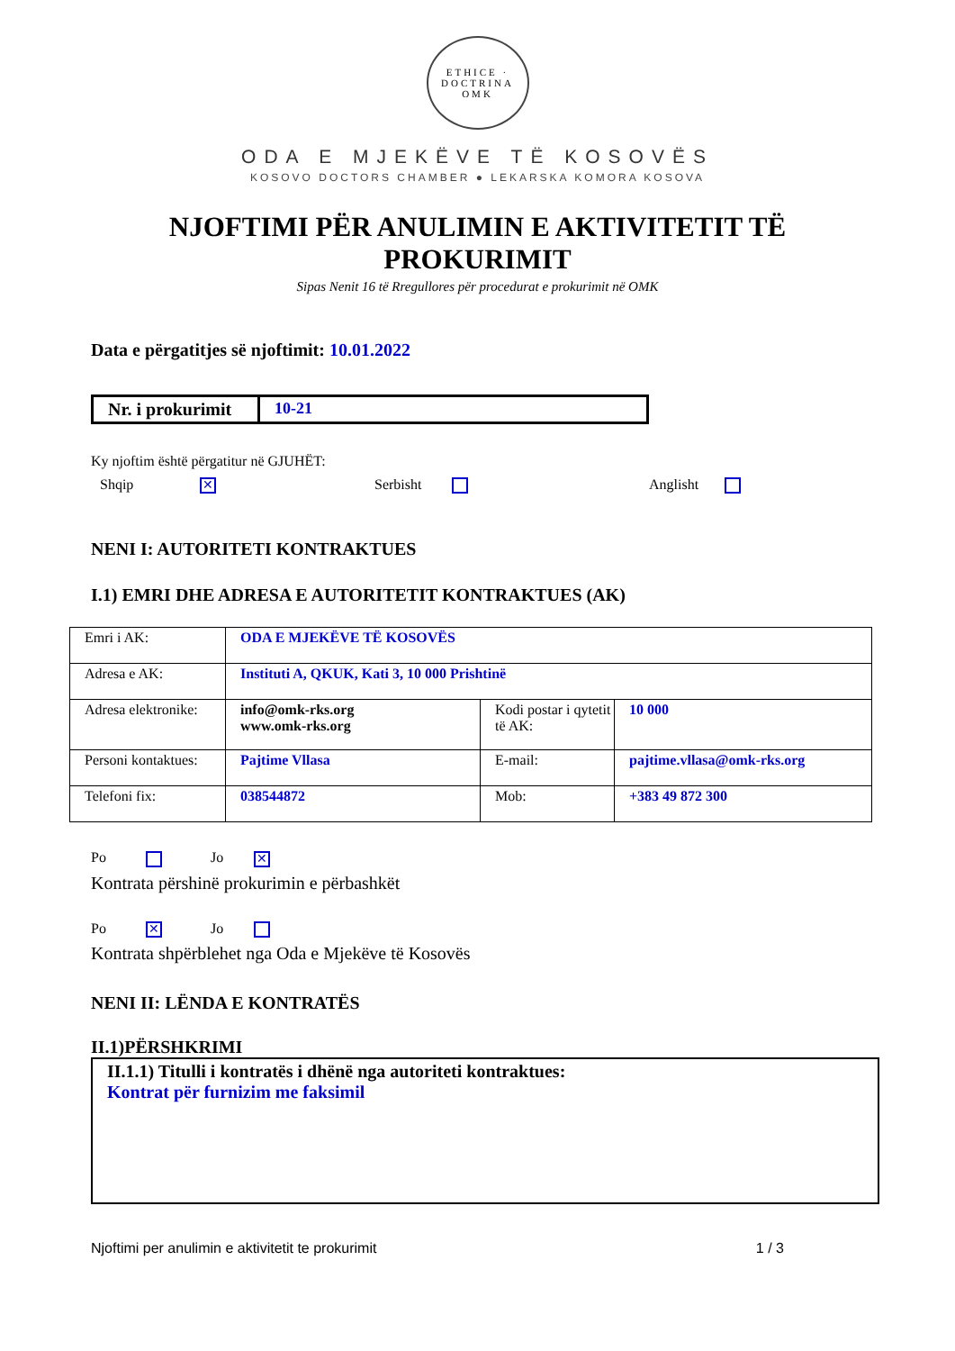ETHICE · DOCTRINA
OMK
ODA E MJEKËVE TË KOSOVËS
KOSOVO DOCTORS CHAMBER ● LEKARSKA KOMORA KOSOVA
NJOFTIMI PËR ANULIMIN E AKTIVITETIT TË
PROKURIMIT
Sipas Nenit 16 të Rregullores për procedurat e prokurimit në OMK
Data e përgatitjes së njoftimit: 10.01.2022
| Nr. i prokurimit | 10-21 |
Ky njoftim është përgatitur në GJUHËT:
Shqip ✕
Serbisht Anglisht
NENI I: AUTORITETI KONTRAKTUES
I.1) EMRI DHE ADRESA E AUTORITETIT KONTRAKTUES (AK)
| Emri i AK: | ODA E MJEKËVE TË KOSOVËS | | |
| Adresa e AK: | Instituti A, QKUK, Kati 3, 10 000 Prishtinë | | |
| Adresa elektronike: | info@omk-rks.org www.omk-rks.org | Kodi postar i qytetit të AK: | 10 000 |
| Personi kontaktues: | Pajtime Vllasa | E-mail: | pajtime.vllasa@omk-rks.org |
| Telefoni fix: | 038544872 | Mob: | +383 49 872 300 |
Po Jo ✕
Kontrata përshinë prokurimin e përbashkët
Po ✕ Jo
Kontrata shpërblehet nga Oda e Mjekëve të Kosovës
NENI II: LËNDA E KONTRATËS
II.1)PËRSHKRIMI
II.1.1) Titulli i kontratës i dhënë nga autoriteti kontraktues:
Kontrat për furnizim me faksimil
Njoftimi per anulimin e aktivitetit te prokurimit 1 / 3